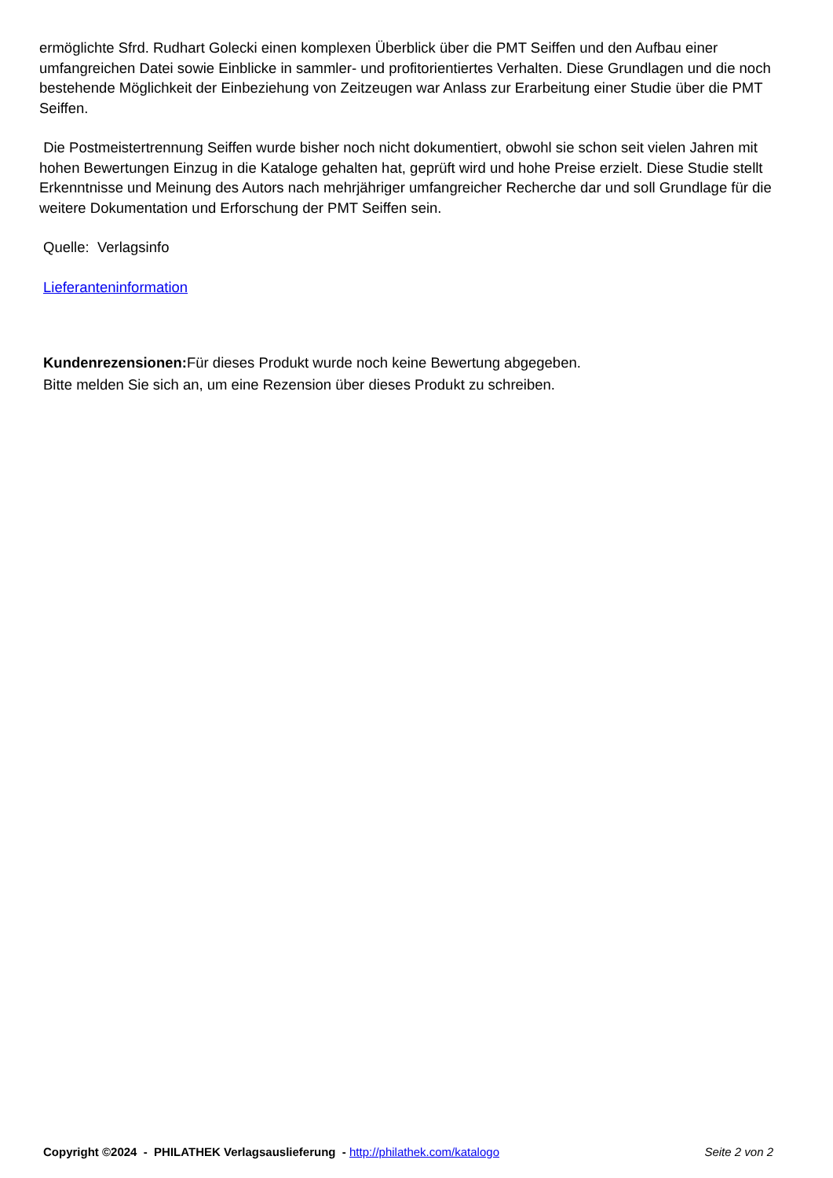ermöglichte Sfrd. Rudhart Golecki einen komplexen Überblick über die PMT Seiffen und den Aufbau einer umfangreichen Datei sowie Einblicke in sammler- und profitorientiertes Verhalten. Diese Grundlagen und die noch bestehende Möglichkeit der Einbeziehung von Zeitzeugen war Anlass zur Erarbeitung einer Studie über die PMT Seiffen.
Die Postmeistertrennung Seiffen wurde bisher noch nicht dokumentiert, obwohl sie schon seit vielen Jahren mit hohen Bewertungen Einzug in die Kataloge gehalten hat, geprüft wird und hohe Preise erzielt. Diese Studie stellt Erkenntnisse und Meinung des Autors nach mehrjähriger umfangreicher Recherche dar und soll Grundlage für die weitere Dokumentation und Erforschung der PMT Seiffen sein.
Quelle: Verlagsinfo
Lieferanteninformation
Kundenrezensionen: Für dieses Produkt wurde noch keine Bewertung abgegeben.
Bitte melden Sie sich an, um eine Rezension über dieses Produkt zu schreiben.
Copyright ©2024 - PHILATHEK Verlagsauslieferung - http://philathek.com/katalogo Seite 2 von 2